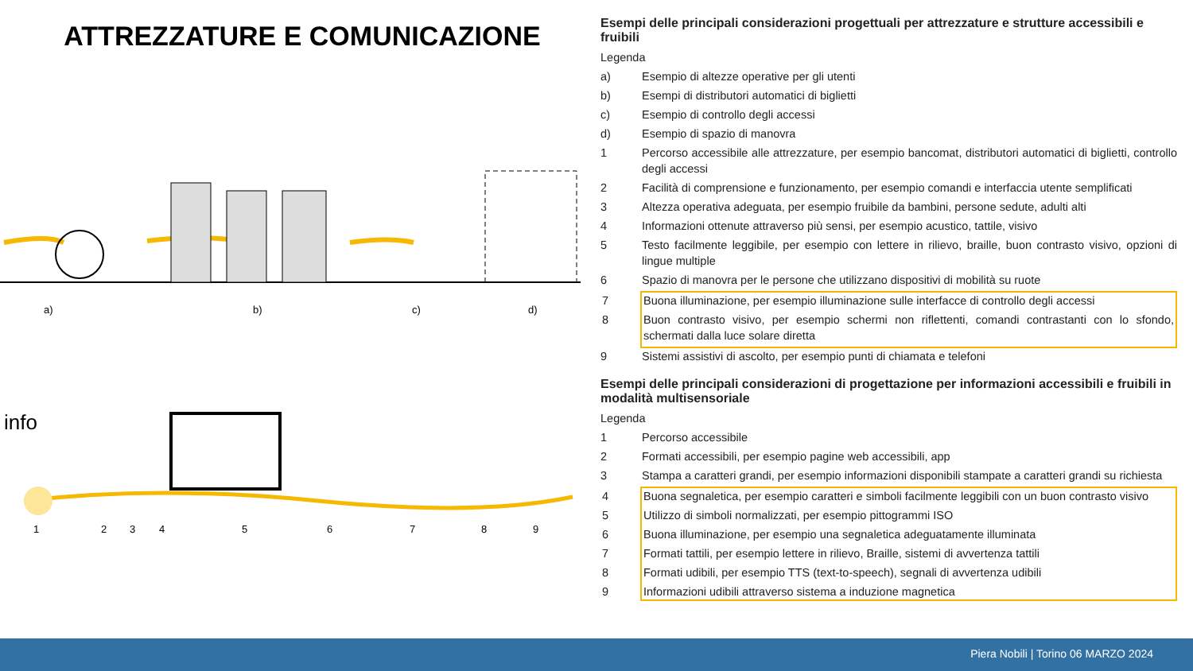ATTREZZATURE E COMUNICAZIONE
a) b) c) d)
info
1 2 3 4 5 6 7 8 9
Esempi delle principali considerazioni progettuali per attrezzature e strutture accessibili e fruibili
Legenda
a) Esempio di altezze operative per gli utenti
b) Esempi di distributori automatici di biglietti
c) Esempio di controllo degli accessi
d) Esempio di spazio di manovra
1 Percorso accessibile alle attrezzature, per esempio bancomat, distributori automatici di biglietti, controllo degli accessi
2 Facilità di comprensione e funzionamento, per esempio comandi e interfaccia utente semplificati
3 Altezza operativa adeguata, per esempio fruibile da bambini, persone sedute, adulti alti
4 Informazioni ottenute attraverso più sensi, per esempio acustico, tattile, visivo
5 Testo facilmente leggibile, per esempio con lettere in rilievo, braille, buon contrasto visivo, opzioni di lingue multiple
6 Spazio di manovra per le persone che utilizzano dispositivi di mobilità su ruote
7 Buona illuminazione, per esempio illuminazione sulle interfacce di controllo degli accessi
8 Buon contrasto visivo, per esempio schermi non riflettenti, comandi contrastanti con lo sfondo, schermati dalla luce solare diretta
9 Sistemi assistivi di ascolto, per esempio punti di chiamata e telefoni
Esempi delle principali considerazioni di progettazione per informazioni accessibili e fruibili in modalità multisensoriale
Legenda
1 Percorso accessibile
2 Formati accessibili, per esempio pagine web accessibili, app
3 Stampa a caratteri grandi, per esempio informazioni disponibili stampate a caratteri grandi su richiesta
4 Buona segnaletica, per esempio caratteri e simboli facilmente leggibili con un buon contrasto visivo
5 Utilizzo di simboli normalizzati, per esempio pittogrammi ISO
6 Buona illuminazione, per esempio una segnaletica adeguatamente illuminata
7 Formati tattili, per esempio lettere in rilievo, Braille, sistemi di avvertenza tattili
8 Formati udibili, per esempio TTS (text-to-speech), segnali di avvertenza udibili
9 Informazioni udibili attraverso sistema a induzione magnetica
Piera Nobili | Torino 06 MARZO 2024